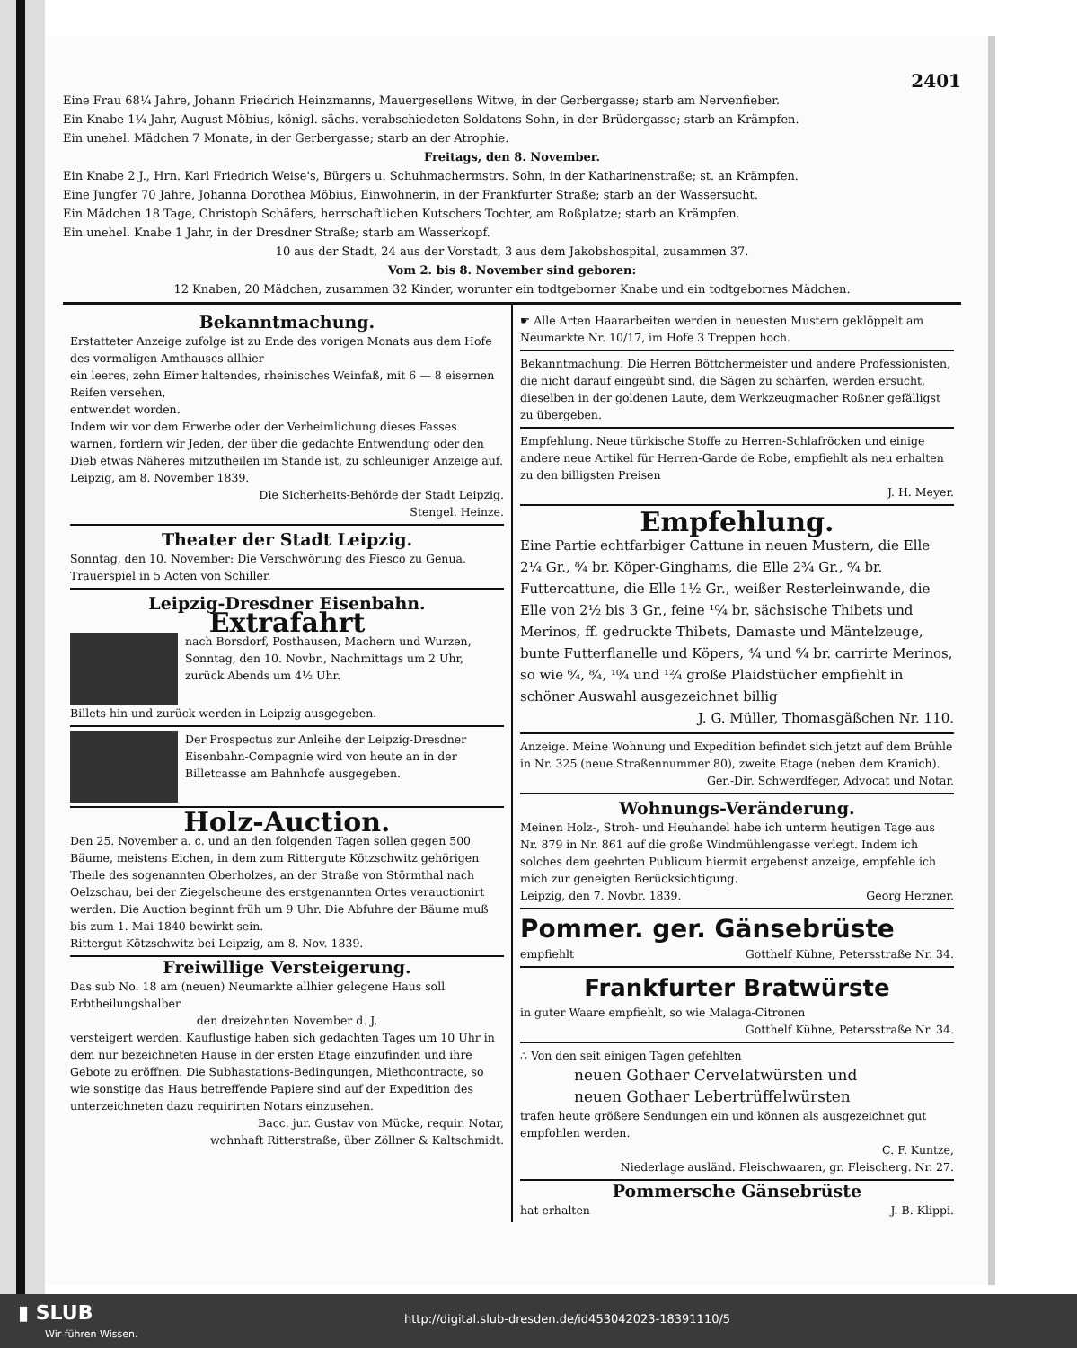2401
Eine Frau 68¼ Jahre, Johann Friedrich Heinzmanns, Mauergesellens Witwe, in der Gerbergasse; starb am Nervenfieber.
Ein Knabe 1¼ Jahr, August Möbius, königl. sächs. verabschiedeten Soldatens Sohn, in der Brüdergasse; starb an Krämpfen.
Ein unehel. Mädchen 7 Monate, in der Gerbergasse; starb an der Atrophie.
Freitags, den 8. November.
Ein Knabe 2 J., Hrn. Karl Friedrich Weise's, Bürgers u. Schuhmachermstrs. Sohn, in der Katharinenstraße; st. an Krämpfen.
Eine Jungfer 70 Jahre, Johanna Dorothea Möbius, Einwohnerin, in der Frankfurter Straße; starb an der Wassersucht.
Ein Mädchen 18 Tage, Christoph Schäfers, herrschaftlichen Kutschers Tochter, am Roßplatze; starb an Krämpfen.
Ein unehel. Knabe 1 Jahr, in der Dresdner Straße; starb am Wasserkopf.
10 aus der Stadt, 24 aus der Vorstadt, 3 aus dem Jakobshospital, zusammen 37.
Vom 2. bis 8. November sind geboren:
12 Knaben, 20 Mädchen, zusammen 32 Kinder, worunter ein todtgeborner Knabe und ein todtgebornes Mädchen.
Bekanntmachung.
Erstatteter Anzeige zufolge ist zu Ende des vorigen Monats aus dem Hofe des vormaligen Amthauses allhier
ein leeres, zehn Eimer haltendes, rheinisches Weinfaß, mit 6 — 8 eisernen Reifen versehen,
entwendet worden.
Indem wir vor dem Erwerbe oder der Verheimlichung dieses Fasses warnen, fordern wir Jeden, der über die gedachte Entwendung oder den Dieb etwas Näheres mitzutheilen im Stande ist, zu schleuniger Anzeige auf.
Leipzig, am 8. November 1839.
Die Sicherheits-Behörde der Stadt Leipzig.
Stengel. Heinze.
Theater der Stadt Leipzig.
Sonntag, den 10. November: Die Verschwörung des Fiesco zu Genua. Trauerspiel in 5 Acten von Schiller.
Leipzig-Dresdner Eisenbahn.
Extrafahrt
nach Borsdorf, Posthausen, Machern und Wurzen,
Sonntag, den 10. Novbr., Nachmittags um 2 Uhr, zurück Abends um 4½ Uhr.
Billets hin und zurück werden in Leipzig ausgegeben.
Der Prospectus zur Anleihe der Leipzig-Dresdner Eisenbahn-Compagnie wird von heute an in der Billetcasse am Bahnhofe ausgegeben.
Holz-Auction.
Den 25. November a. c. und an den folgenden Tagen sollen gegen 500 Bäume, meistens Eichen, in dem zum Rittergute Kötzschwitz gehörigen Theile des sogenannten Oberholzes, an der Straße von Störmthal nach Oelzschau, bei der Ziegelscheune des erstgenannten Ortes verauctionirt werden. Die Auction beginnt früh um 9 Uhr. Die Abfuhre der Bäume muß bis zum 1. Mai 1840 bewirkt sein.
Rittergut Kötzschwitz bei Leipzig, am 8. Nov. 1839.
Freiwillige Versteigerung.
Das sub No. 18 am (neuen) Neumarkte allhier gelegene Haus soll Erbtheilungshalber
den dreizehnten November d. J.
versteigert werden. Kauflustige haben sich gedachten Tages um 10 Uhr in dem nur bezeichneten Hause in der ersten Etage einzufinden und ihre Gebote zu eröffnen. Die Subhastations-Bedingungen, Miethcontracte, so wie sonstige das Haus betreffende Papiere sind auf der Expedition des unterzeichneten dazu requirirten Notars einzusehen.
Bacc. jur. Gustav von Mücke, requir. Notar,
wohnhaft Ritterstraße, über Zöllner & Kaltschmidt.
☛ Alle Arten Haararbeiten werden in neuesten Mustern geklöppelt am Neumarkte Nr. 10/17, im Hofe 3 Treppen hoch.
Bekanntmachung. Die Herren Böttchermeister und andere Professionisten, die nicht darauf eingeübt sind, die Sägen zu schärfen, werden ersucht, dieselben in der goldenen Laute, dem Werkzeugmacher Roßner gefälligst zu übergeben.
Empfehlung. Neue türkische Stoffe zu Herren-Schlafröcken und einige andere neue Artikel für Herren-Garde de Robe, empfiehlt als neu erhalten zu den billigsten Preisen
J. H. Meyer.
Empfehlung.
Eine Partie echtfarbiger Cattune in neuen Mustern, die Elle 2¼ Gr., ⁸⁄₄ br. Köper-Ginghams, die Elle 2¾ Gr., ⁶⁄₄ br. Futtercattune, die Elle 1½ Gr., weißer Resterleinwande, die Elle von 2½ bis 3 Gr., feine ¹⁰⁄₄ br. sächsische Thibets und Merinos, ff. gedruckte Thibets, Damaste und Mäntelzeuge, bunte Futterflanelle und Köpers, ⁴⁄₄ und ⁶⁄₄ br. carrirte Merinos, so wie ⁶⁄₄, ⁸⁄₄, ¹⁰⁄₄ und ¹²⁄₄ große Plaidstücher empfiehlt in schöner Auswahl ausgezeichnet billig
J. G. Müller, Thomasgäßchen Nr. 110.
Anzeige. Meine Wohnung und Expedition befindet sich jetzt auf dem Brühle in Nr. 325 (neue Straßennummer 80), zweite Etage (neben dem Kranich).
Ger.-Dir. Schwerdfeger, Advocat und Notar.
Wohnungs-Veränderung.
Meinen Holz-, Stroh- und Heuhandel habe ich unterm heutigen Tage aus Nr. 879 in Nr. 861 auf die große Windmühlengasse verlegt. Indem ich solches dem geehrten Publicum hiermit ergebenst anzeige, empfehle ich mich zur geneigten Berücksichtigung.
Leipzig, den 7. Novbr. 1839. Georg Herzner.
Pommer. ger. Gänsebrüste
empfiehlt Gotthelf Kühne, Petersstraße Nr. 34.
Frankfurter Bratwürste
in guter Waare empfiehlt, so wie Malaga-Citronen
Gotthelf Kühne, Petersstraße Nr. 34.
∴ Von den seit einigen Tagen gefehlten
neuen Gothaer Cervelatwürsten und
neuen Gothaer Lebertrüffelwürsten
trafen heute größere Sendungen ein und können als ausgezeichnet gut empfohlen werden.
C. F. Kuntze,
Niederlage ausländ. Fleischwaaren, gr. Fleischerg. Nr. 27.
Pommersche Gänsebrüste
hat erhalten J. B. Klippi.
▮ SLUB
Wir führen Wissen.
http://digital.slub-dresden.de/id453042023-18391110/5